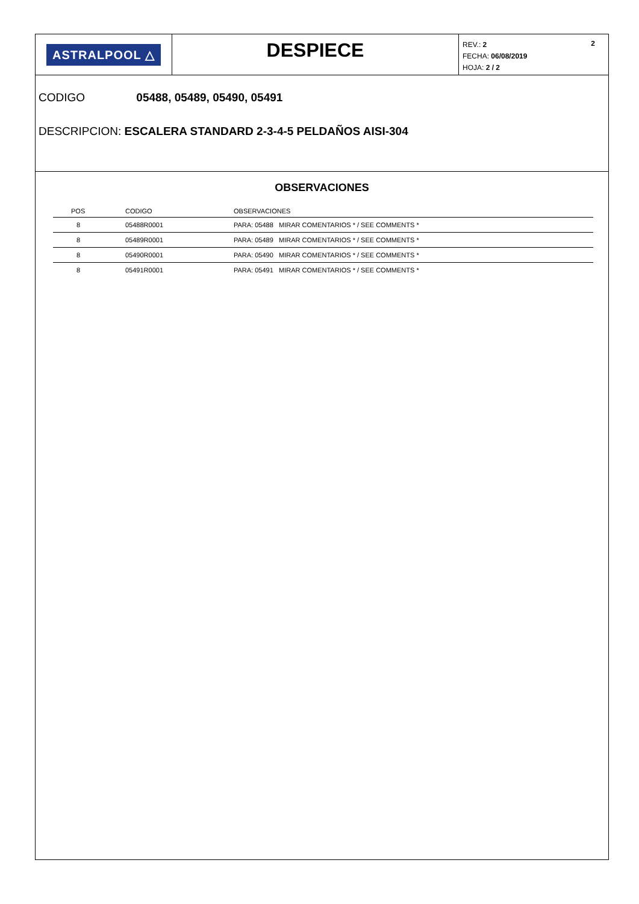ASTRALPOOL △
DESPIECE
2 REV.: 2
FECHA: 06/08/2019
HOJA: 2 / 2
CODIGO 05488, 05489, 05490, 05491
DESCRIPCION: ESCALERA STANDARD 2-3-4-5 PELDAÑOS AISI-304
OBSERVACIONES
| POS | CODIGO | OBSERVACIONES |
| --- | --- | --- |
| 8 | 05488R0001 | PARA: 05488 MIRAR COMENTARIOS * / SEE COMMENTS * |
| 8 | 05489R0001 | PARA: 05489 MIRAR COMENTARIOS * / SEE COMMENTS * |
| 8 | 05490R0001 | PARA: 05490 MIRAR COMENTARIOS * / SEE COMMENTS * |
| 8 | 05491R0001 | PARA: 05491 MIRAR COMENTARIOS * / SEE COMMENTS * |